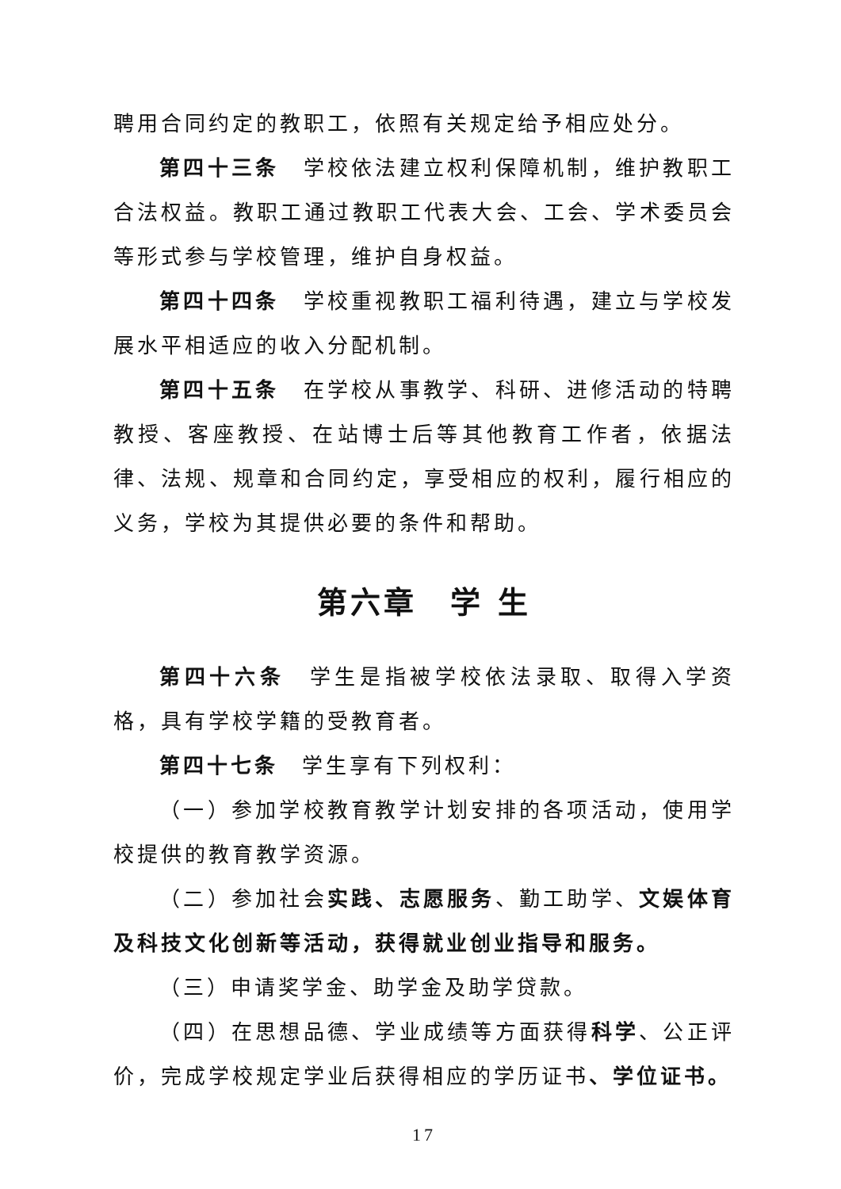聘用合同约定的教职工，依照有关规定给予相应处分。
第四十三条　学校依法建立权利保障机制，维护教职工合法权益。教职工通过教职工代表大会、工会、学术委员会等形式参与学校管理，维护自身权益。
第四十四条　学校重视教职工福利待遇，建立与学校发展水平相适应的收入分配机制。
第四十五条　在学校从事教学、科研、进修活动的特聘教授、客座教授、在站博士后等其他教育工作者，依据法律、法规、规章和合同约定，享受相应的权利，履行相应的义务，学校为其提供必要的条件和帮助。
第六章　学 生
第四十六条　学生是指被学校依法录取、取得入学资格，具有学校学籍的受教育者。
第四十七条　学生享有下列权利：
（一）参加学校教育教学计划安排的各项活动，使用学校提供的教育教学资源。
（二）参加社会实践、志愿服务、勤工助学、文娱体育及科技文化创新等活动，获得就业创业指导和服务。
（三）申请奖学金、助学金及助学贷款。
（四）在思想品德、学业成绩等方面获得科学、公正评价，完成学校规定学业后获得相应的学历证书、学位证书。
17